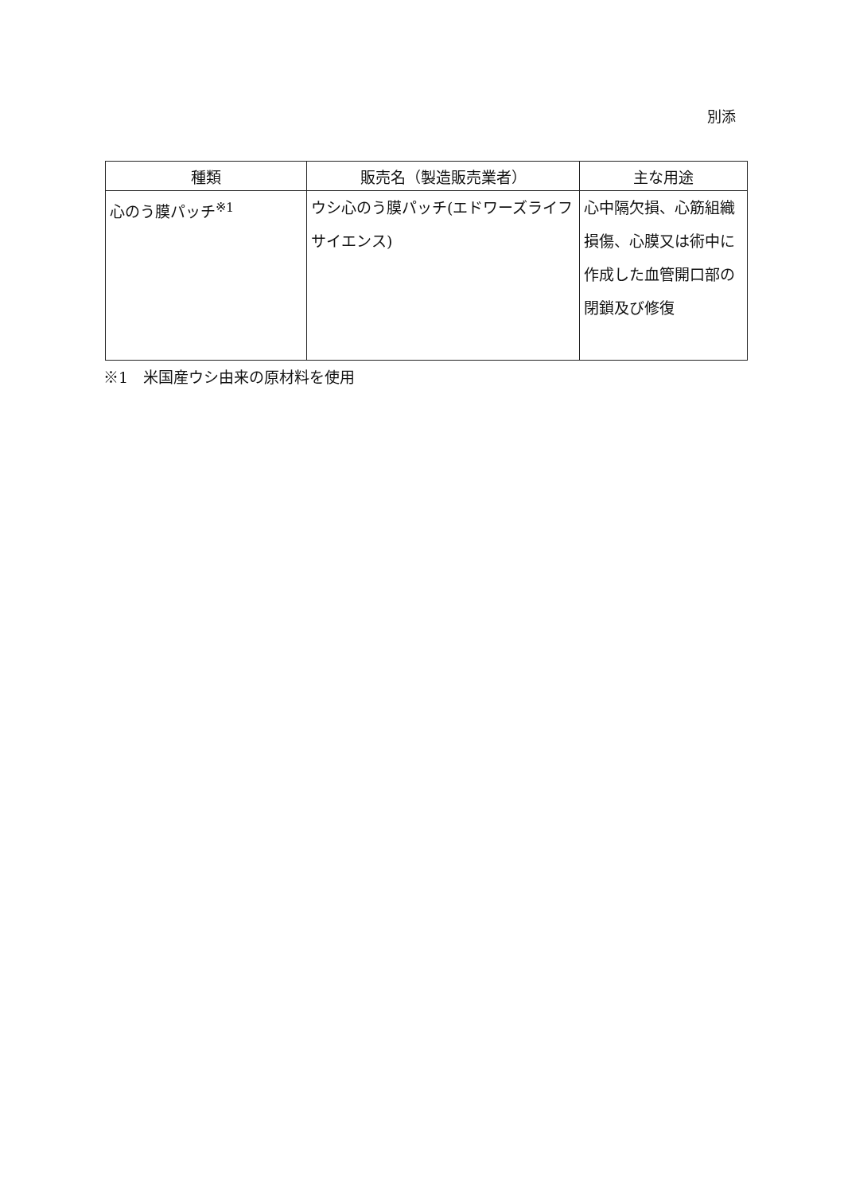別添
| 種類 | 販売名（製造販売業者） | 主な用途 |
| --- | --- | --- |
| 心のう膜パッチ<sup>※1</sup> | ウシ心のう膜パッチ(エドワーズライフサイエンス) | 心中隔欠損、心筋組織損傷、心膜又は術中に作成した血管開口部の閉鎖及び修復 |
※1　米国産ウシ由来の原材料を使用